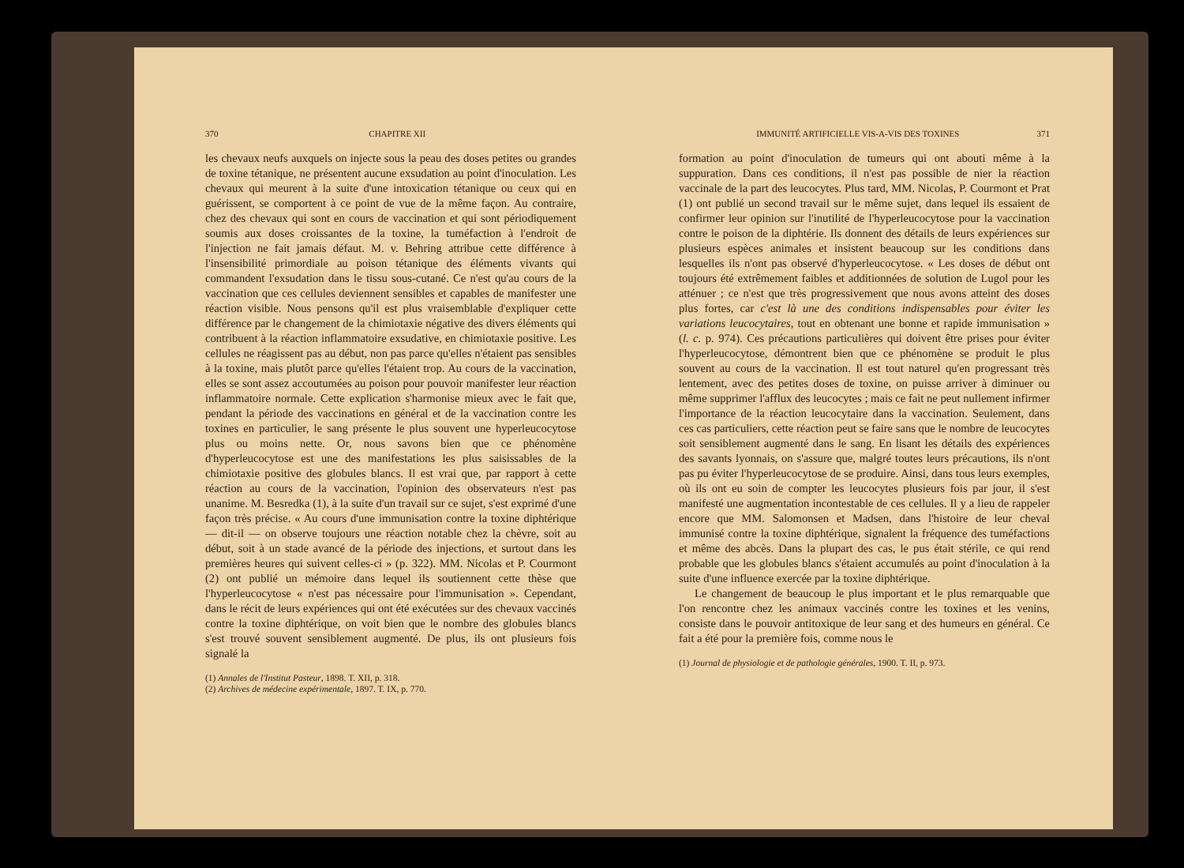370 CHAPITRE XII
les chevaux neufs auxquels on injecte sous la peau des doses petites ou grandes de toxine tétanique, ne présentent aucune exsudation au point d'inoculation. Les chevaux qui meurent à la suite d'une intoxication tétanique ou ceux qui en guérissent, se comportent à ce point de vue de la même façon. Au contraire, chez des chevaux qui sont en cours de vaccination et qui sont périodiquement soumis aux doses croissantes de la toxine, la tuméfaction à l'endroit de l'injection ne fait jamais défaut. M. v. Behring attribue cette différence à l'insensibilité primordiale au poison tétanique des éléments vivants qui commandent l'exsudation dans le tissu sous-cutané. Ce n'est qu'au cours de la vaccination que ces cellules deviennent sensibles et capables de manifester une réaction visible. Nous pensons qu'il est plus vraisemblable d'expliquer cette différence par le changement de la chimiotaxie négative des divers éléments qui contribuent à la réaction inflammatoire exsudative, en chimiotaxie positive. Les cellules ne réagissent pas au début, non pas parce qu'elles n'étaient pas sensibles à la toxine, mais plutôt parce qu'elles l'étaient trop. Au cours de la vaccination, elles se sont assez accoutumées au poison pour pouvoir manifester leur réaction inflammatoire normale. Cette explication s'harmonise mieux avec le fait que, pendant la période des vaccinations en général et de la vaccination contre les toxines en particulier, le sang présente le plus souvent une hyperleucocytose plus ou moins nette. Or, nous savons bien que ce phénomène d'hyperleucocytose est une des manifestations les plus saisissables de la chimiotaxie positive des globules blancs. Il est vrai que, par rapport à cette réaction au cours de la vaccination, l'opinion des observateurs n'est pas unanime. M. Besredka (1), à la suite d'un travail sur ce sujet, s'est exprimé d'une façon très précise. « Au cours d'une immunisation contre la toxine diphtérique — dit-il — on observe toujours une réaction notable chez la chèvre, soit au début, soit à un stade avancé de la période des injections, et surtout dans les premières heures qui suivent celles-ci » (p. 322). MM. Nicolas et P. Courmont (2) ont publié un mémoire dans lequel ils soutiennent cette thèse que l'hyperleucocytose « n'est pas nécessaire pour l'immunisation ». Cependant, dans le récit de leurs expériences qui ont été exécutées sur des chevaux vaccinés contre la toxine diphtérique, on voit bien que le nombre des globules blancs s'est trouvé souvent sensiblement augmenté. De plus, ils ont plusieurs fois signalé la
(1) Annales de l'Institut Pasteur, 1898. T. XII, p. 318.
(2) Archives de médecine expérimentale, 1897. T. IX, p. 770.
IMMUNITÉ ARTIFICIELLE VIS-A-VIS DES TOXINES 371
formation au point d'inoculation de tumeurs qui ont abouti même à la suppuration. Dans ces conditions, il n'est pas possible de nier la réaction vaccinale de la part des leucocytes. Plus tard, MM. Nicolas, P. Courmont et Prat (1) ont publié un second travail sur le même sujet, dans lequel ils essaient de confirmer leur opinion sur l'inutilité de l'hyperleucocytose pour la vaccination contre le poison de la diphtérie. Ils donnent des détails de leurs expériences sur plusieurs espèces animales et insistent beaucoup sur les conditions dans lesquelles ils n'ont pas observé d'hyperleucocytose. « Les doses de début ont toujours été extrêmement faibles et additionnées de solution de Lugol pour les atténuer ; ce n'est que très progressivement que nous avons atteint des doses plus fortes, car c'est là une des conditions indispensables pour éviter les variations leucocytaires, tout en obtenant une bonne et rapide immunisation » (l. c. p. 974). Ces précautions particulières qui doivent être prises pour éviter l'hyperleucocytose, démontrent bien que ce phénomène se produit le plus souvent au cours de la vaccination. Il est tout naturel qu'en progressant très lentement, avec des petites doses de toxine, on puisse arriver à diminuer ou même supprimer l'afflux des leucocytes ; mais ce fait ne peut nullement infirmer l'importance de la réaction leucocytaire dans la vaccination. Seulement, dans ces cas particuliers, cette réaction peut se faire sans que le nombre de leucocytes soit sensiblement augmenté dans le sang. En lisant les détails des expériences des savants lyonnais, on s'assure que, malgré toutes leurs précautions, ils n'ont pas pu éviter l'hyperleucocytose de se produire. Ainsi, dans tous leurs exemples, où ils ont eu soin de compter les leucocytes plusieurs fois par jour, il s'est manifesté une augmentation incontestable de ces cellules. Il y a lieu de rappeler encore que MM. Salomonsen et Madsen, dans l'histoire de leur cheval immunisé contre la toxine diphtérique, signalent la fréquence des tuméfactions et même des abcès. Dans la plupart des cas, le pus était stérile, ce qui rend probable que les globules blancs s'étaient accumulés au point d'inoculation à la suite d'une influence exercée par la toxine diphtérique.
Le changement de beaucoup le plus important et le plus remarquable que l'on rencontre chez les animaux vaccinés contre les toxines et les venins, consiste dans le pouvoir antitoxique de leur sang et des humeurs en général. Ce fait a été pour la première fois, comme nous le
(1) Journal de physiologie et de pathologie générales, 1900. T. II, p. 973.